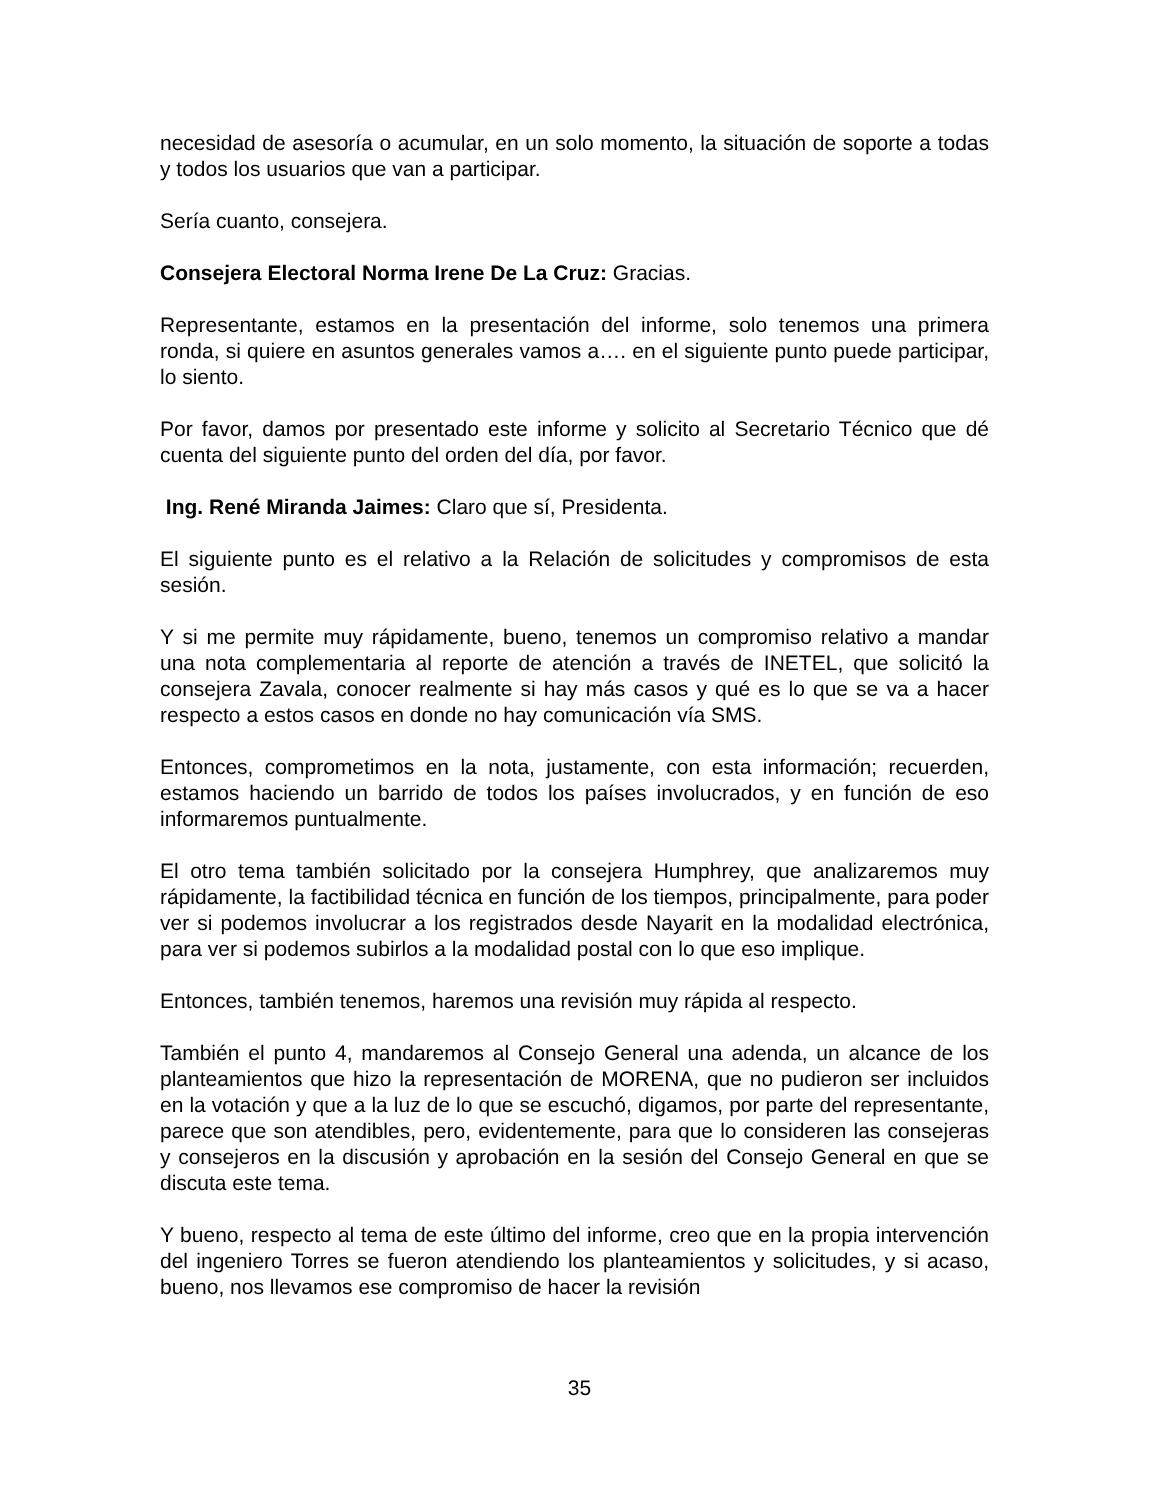necesidad de asesoría o acumular, en un solo momento, la situación de soporte a todas y todos los usuarios que van a participar.
Sería cuanto, consejera.
Consejera Electoral Norma Irene De La Cruz: Gracias.
Representante, estamos en la presentación del informe, solo tenemos una primera ronda, si quiere en asuntos generales vamos a…. en el siguiente punto puede participar, lo siento.
Por favor, damos por presentado este informe y solicito al Secretario Técnico que dé cuenta del siguiente punto del orden del día, por favor.
Ing. René Miranda Jaimes: Claro que sí, Presidenta.
El siguiente punto es el relativo a la Relación de solicitudes y compromisos de esta sesión.
Y si me permite muy rápidamente, bueno, tenemos un compromiso relativo a mandar una nota complementaria al reporte de atención a través de INETEL, que solicitó la consejera Zavala, conocer realmente si hay más casos y qué es lo que se va a hacer respecto a estos casos en donde no hay comunicación vía SMS.
Entonces, comprometimos en la nota, justamente, con esta información; recuerden, estamos haciendo un barrido de todos los países involucrados, y en función de eso informaremos puntualmente.
El otro tema también solicitado por la consejera Humphrey, que analizaremos muy rápidamente, la factibilidad técnica en función de los tiempos, principalmente, para poder ver si podemos involucrar a los registrados desde Nayarit en la modalidad electrónica, para ver si podemos subirlos a la modalidad postal con lo que eso implique.
Entonces, también tenemos, haremos una revisión muy rápida al respecto.
También el punto 4, mandaremos al Consejo General una adenda, un alcance de los planteamientos que hizo la representación de MORENA, que no pudieron ser incluidos en la votación y que a la luz de lo que se escuchó, digamos, por parte del representante, parece que son atendibles, pero, evidentemente, para que lo consideren las consejeras y consejeros en la discusión y aprobación en la sesión del Consejo General en que se discuta este tema.
Y bueno, respecto al tema de este último del informe, creo que en la propia intervención del ingeniero Torres se fueron atendiendo los planteamientos y solicitudes, y si acaso, bueno, nos llevamos ese compromiso de hacer la revisión
35